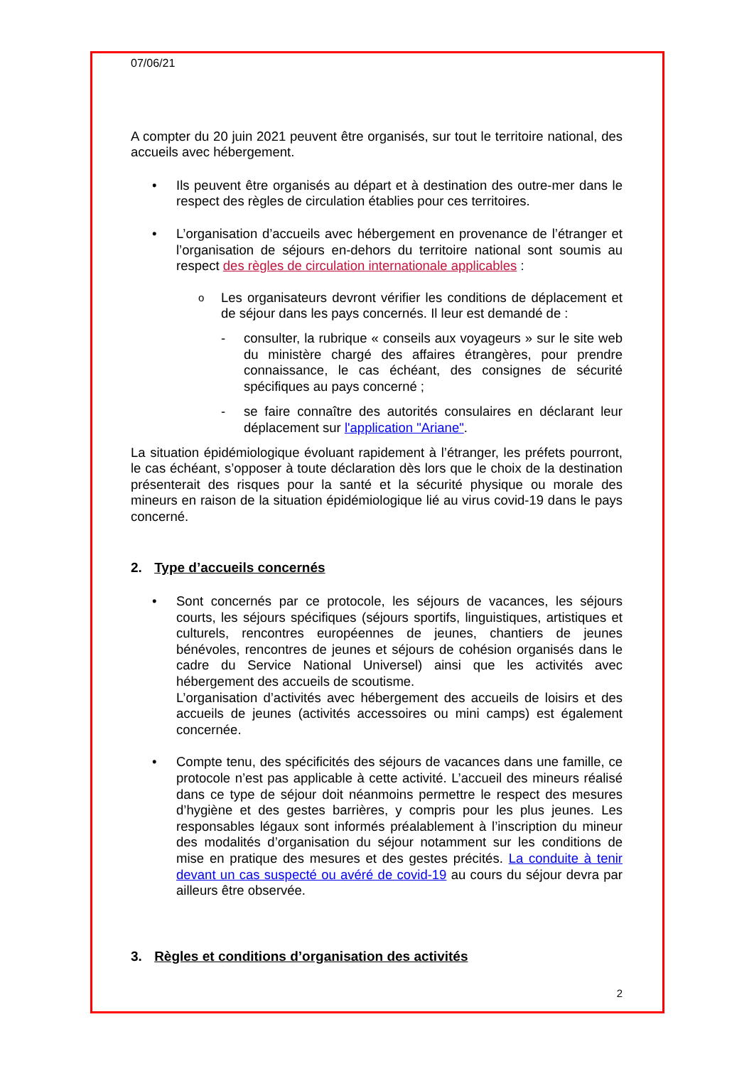07/06/21
A compter du 20 juin 2021 peuvent être organisés, sur tout le territoire national, des accueils avec hébergement.
• Ils peuvent être organisés au départ et à destination des outre-mer dans le respect des règles de circulation établies pour ces territoires.
• L’organisation d’accueils avec hébergement en provenance de l’étranger et l’organisation de séjours en-dehors du territoire national sont soumis au respect des règles de circulation internationale applicables :
o
Les organisateurs devront vérifier les conditions de déplacement et de séjour dans les pays concernés. Il leur est demandé de :
- consulter, la rubrique « conseils aux voyageurs » sur le site web du ministère chargé des affaires étrangères, pour prendre connaissance, le cas échéant, des consignes de sécurité spécifiques au pays concerné ;
- se faire connaître des autorités consulaires en déclarant leur déplacement sur l'application "Ariane".
La situation épidémiologique évoluant rapidement à l’étranger, les préfets pourront, le cas échéant, s’opposer à toute déclaration dès lors que le choix de la destination présenterait des risques pour la santé et la sécurité physique ou morale des mineurs en raison de la situation épidémiologique lié au virus covid-19 dans le pays concerné.
2. Type d’accueils concernés
• Sont concernés par ce protocole, les séjours de vacances, les séjours courts, les séjours spécifiques (séjours sportifs, linguistiques, artistiques et culturels, rencontres européennes de jeunes, chantiers de jeunes bénévoles, rencontres de jeunes et séjours de cohésion organisés dans le cadre du Service National Universel) ainsi que les activités avec hébergement des accueils de scoutisme.
L’organisation d’activités avec hébergement des accueils de loisirs et des accueils de jeunes (activités accessoires ou mini camps) est également concernée.
• Compte tenu, des spécificités des séjours de vacances dans une famille, ce protocole n’est pas applicable à cette activité. L’accueil des mineurs réalisé dans ce type de séjour doit néanmoins permettre le respect des mesures d’hygiène et des gestes barrières, y compris pour les plus jeunes. Les responsables légaux sont informés préalablement à l’inscription du mineur des modalités d’organisation du séjour notamment sur les conditions de mise en pratique des mesures et des gestes précités. La conduite à tenir devant un cas suspecté ou avéré de covid-19 au cours du séjour devra par ailleurs être observée.
3. Règles et conditions d’organisation des activités
2